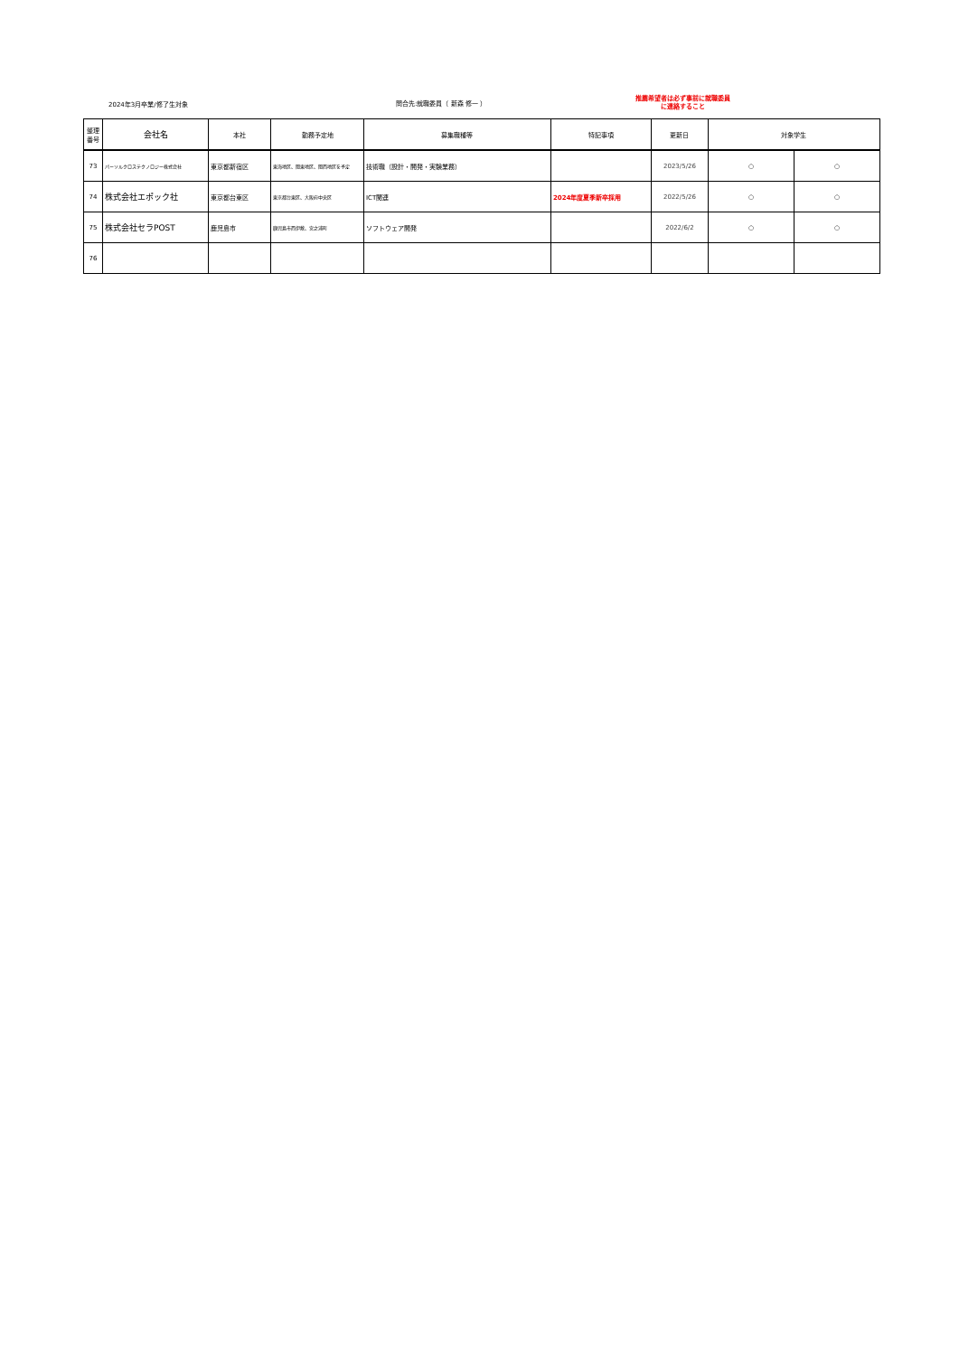2024年3月卒業/修了生対象 問合先:就職委員（ 新森 修一 ）
推薦希望者は必ず事前に就職委員に連絡すること
| 整理 番号 | 会社名 | 本社 | 勤務予定地 | 募集職種等 | 特記事項 | 更新日 | 対象学生 | |
| --- | --- | --- | --- | --- | --- | --- | --- | --- |
| 73 | パーソルクロステクノロジー株式会社 | 東京都新宿区 | 東海地区、関東地区、関西地区を予定 | 技術職（設計・開発・実験業務） | | 2023/5/26 | ○ | ○ |
| 74 | 株式会社エポック社 | 東京都台東区 | 東京都台東区、大阪府中央区 | ICT関連 | 2024年度夏季新卒採用 | 2022/5/26 | ○ | ○ |
| 75 | 株式会社セラPOST | 鹿児島市 | 鹿児島市西伊敷、宮之浦町 | ソフトウェア開発 | | 2022/6/2 | ○ | ○ |
| 76 | | | | | | | | |